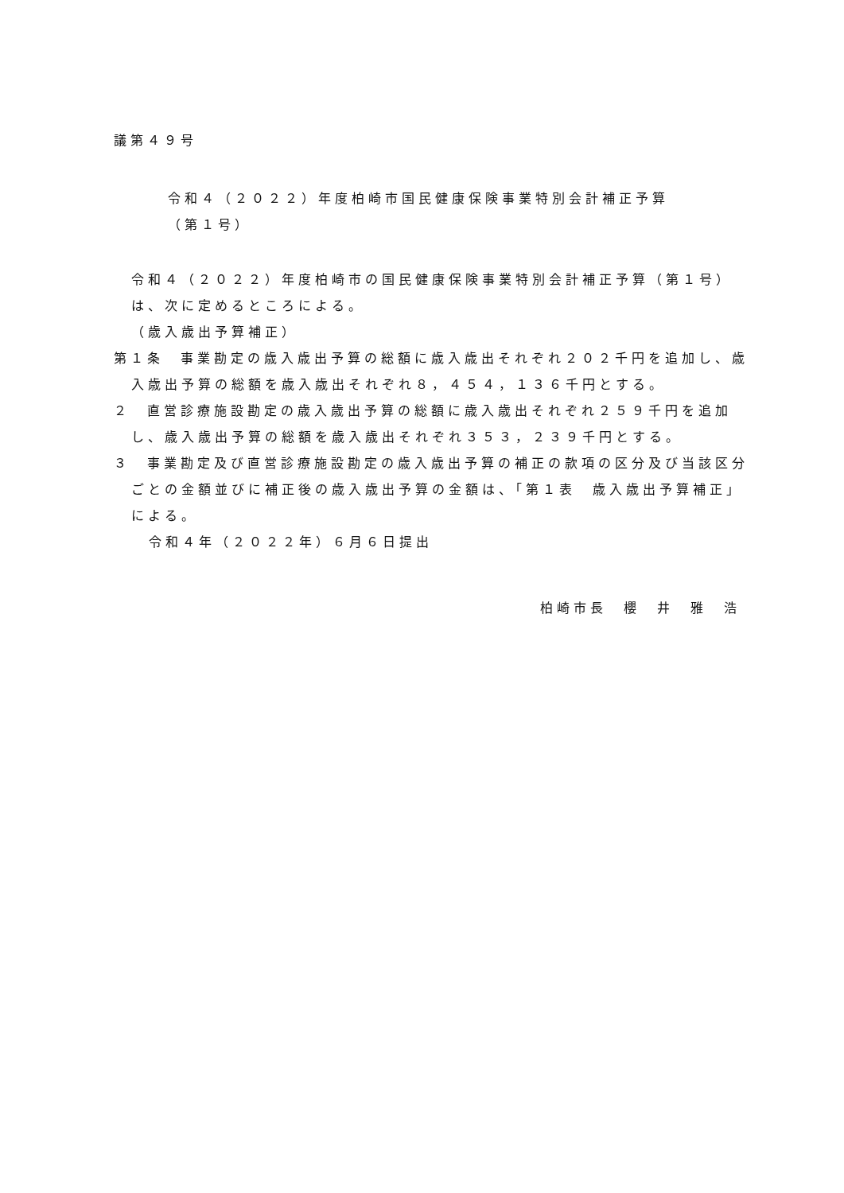議第４９号
令和４（２０２２）年度柏崎市国民健康保険事業特別会計補正予算
（第１号）
令和４（２０２２）年度柏崎市の国民健康保険事業特別会計補正予算（第１号）は、次に定めるところによる。
（歳入歳出予算補正）
第１条　事業勘定の歳入歳出予算の総額に歳入歳出それぞれ２０２千円を追加し、歳入歳出予算の総額を歳入歳出それぞれ８，４５４，１３６千円とする。
２　直営診療施設勘定の歳入歳出予算の総額に歳入歳出それぞれ２５９千円を追加し、歳入歳出予算の総額を歳入歳出それぞれ３５３，２３９千円とする。
３　事業勘定及び直営診療施設勘定の歳入歳出予算の補正の款項の区分及び当該区分ごとの金額並びに補正後の歳入歳出予算の金額は、「第１表　歳入歳出予算補正」による。
令和４年（２０２２年）６月６日提出
柏崎市長　櫻　井　雅　浩